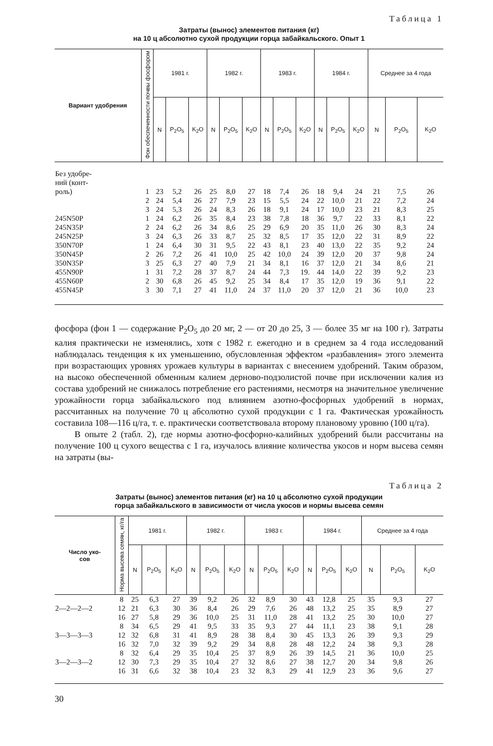Таблица 1
Затраты (вынос) элементов питания (кг)
на 10 ц абсолютно сухой продукции горца забайкальского. Опыт 1
| Вариант удобрения | Фон обеспеченности почвы фосфором | 1981 г. | | | 1982 г. | | | 1983 г. | | | 1984 г. | | | Среднее за 4 года | | |
| --- | --- | --- | --- | --- | --- | --- | --- | --- | --- | --- | --- | --- | --- | --- | --- | --- |
| | | N | P<sub>2</sub>O<sub>5</sub> | K<sub>2</sub>O | N | P<sub>2</sub>O<sub>5</sub> | K<sub>2</sub>O | N | P<sub>2</sub>O<sub>5</sub> | K<sub>2</sub>O | N | P<sub>2</sub>O<sub>5</sub> | K<sub>2</sub>O | N | P<sub>2</sub>O<sub>5</sub> | K<sub>2</sub>O |
| Без удобре- ний (конт- роль) | 1 | 23 | 5,2 | 26 | 25 | 8,0 | 27 | 18 | 7,4 | 26 | 18 | 9,4 | 24 | 21 | 7,5 | 26 |
| | 2 | 24 | 5,4 | 26 | 27 | 7,9 | 23 | 15 | 5,5 | 24 | 22 | 10,0 | 21 | 22 | 7,2 | 24 |
| | 3 | 24 | 5,3 | 26 | 24 | 8,3 | 26 | 18 | 9,1 | 24 | 17 | 10,0 | 23 | 21 | 8,3 | 25 |
| 245N50P | 1 | 24 | 6,2 | 26 | 35 | 8,4 | 23 | 38 | 7,8 | 18 | 36 | 9,7 | 22 | 33 | 8,1 | 22 |
| 245N35P | 2 | 24 | 6,2 | 26 | 34 | 8,6 | 25 | 29 | 6,9 | 20 | 35 | 11,0 | 26 | 30 | 8,3 | 24 |
| 245N25P | 3 | 24 | 6,3 | 26 | 33 | 8,7 | 25 | 32 | 8,5 | 17 | 35 | 12,0 | 22 | 31 | 8,9 | 22 |
| 350N70P | 1 | 24 | 6,4 | 30 | 31 | 9,5 | 22 | 43 | 8,1 | 23 | 40 | 13,0 | 22 | 35 | 9,2 | 24 |
| 350N45P | 2 | 26 | 7,2 | 26 | 41 | 10,0 | 25 | 42 | 10,0 | 24 | 39 | 12,0 | 20 | 37 | 9,8 | 24 |
| 350N35P | 3 | 25 | 6,3 | 27 | 40 | 7,9 | 21 | 34 | 8,1 | 16 | 37 | 12,0 | 21 | 34 | 8,6 | 21 |
| 455N90P | 1 | 31 | 7,2 | 28 | 37 | 8,7 | 24 | 44 | 7,3 | 19. | 44 | 14,0 | 22 | 39 | 9,2 | 23 |
| 455N60P | 2 | 30 | 6,8 | 26 | 45 | 9,2 | 25 | 34 | 8,4 | 17 | 35 | 12,0 | 19 | 36 | 9,1 | 22 |
| 455N45P | 3 | 30 | 7,1 | 27 | 41 | 11,0 | 24 | 37 | 11,0 | 20 | 37 | 12,0 | 21 | 36 | 10,0 | 23 |
фосфора (фон 1 — содержание P<sub>2</sub>O<sub>5</sub> до 20 мг, 2 — от 20 до 25, 3 — более 35 мг на 100 г). Затраты калия практически не изменялись, хотя с 1982 г. ежегодно и в среднем за 4 года исследований наблюдалась тенденция к их уменьшению, обусловленная эффектом «разбавления» этого элемента при возрастающих уровнях урожаев культуры в вариантах с внесением удобрений. Таким образом, на высоко обеспеченной обменным калием дерново-подзолистой почве при исключении калия из состава удобрений не снижалось потребление его растениями, несмотря на значительное увеличение урожайности горца забайкальского под влиянием азотно-фосфорных удобрений в нормах, рассчитанных на получение 70 ц абсолютно сухой продукции с 1 га. Фактическая урожайность составила 108—116 ц/га, т. е. практически соответствовала второму плановому уровню (100 ц/га).
В опыте 2 (табл. 2), где нормы азотно-фосфорно-калийных удобрений были рассчитаны на получение 100 ц сухого вещества с 1 га, изучалось влияние количества укосов и норм высева семян на затраты (вы-
Таблица 2
Затраты (вынос) элементов питания (кг) на 10 ц абсолютно сухой продукции
горца забайкальского в зависимости от числа укосов и нормы высева семян
| Число уко- сов | Норма высева семян, кг/га | 1981 г. | | | 1982 г. | | | 1983 г. | | | 1984 г. | | | Среднее за 4 года | | |
| --- | --- | --- | --- | --- | --- | --- | --- | --- | --- | --- | --- | --- | --- | --- | --- | --- |
| | | N | P<sub>2</sub>O<sub>5</sub> | K<sub>2</sub>O | N | P<sub>2</sub>O<sub>5</sub> | K<sub>2</sub>O | N | P<sub>2</sub>O<sub>5</sub> | K<sub>2</sub>O | N | P<sub>2</sub>O<sub>5</sub> | K<sub>2</sub>O | N | P<sub>2</sub>O<sub>5</sub> | K<sub>2</sub>O |
| | 8 | 25 | 6,3 | 27 | 39 | 9,2 | 26 | 32 | 8,9 | 30 | 43 | 12,8 | 25 | 35 | 9,3 | 27 |
| 2—2—2—2 | 12 | 21 | 6,3 | 30 | 36 | 8,4 | 26 | 29 | 7,6 | 26 | 48 | 13,2 | 25 | 35 | 8,9 | 27 |
| | 16 | 27 | 5,8 | 29 | 36 | 10,0 | 25 | 31 | 11,0 | 28 | 41 | 13,2 | 25 | 30 | 10,0 | 27 |
| | 8 | 34 | 6,5 | 29 | 41 | 9,5 | 33 | 35 | 9,3 | 27 | 44 | 11,1 | 23 | 38 | 9,1 | 28 |
| 3—3—3—3 | 12 | 32 | 6,8 | 31 | 41 | 8,9 | 28 | 38 | 8,4 | 30 | 45 | 13,3 | 26 | 39 | 9,3 | 29 |
| | 16 | 32 | 7,0 | 32 | 39 | 9,2 | 29 | 34 | 8,8 | 28 | 48 | 12,2 | 24 | 38 | 9,3 | 28 |
| | 8 | 32 | 6,4 | 29 | 35 | 10,4 | 25 | 37 | 8,9 | 26 | 39 | 14,5 | 21 | 36 | 10,0 | 25 |
| 3—2—3—2 | 12 | 30 | 7,3 | 29 | 35 | 10,4 | 27 | 32 | 8,6 | 27 | 38 | 12,7 | 20 | 34 | 9,8 | 26 |
| | 16 | 31 | 6,6 | 32 | 38 | 10,4 | 23 | 32 | 8,3 | 29 | 41 | 12,9 | 23 | 36 | 9,6 | 27 |
30